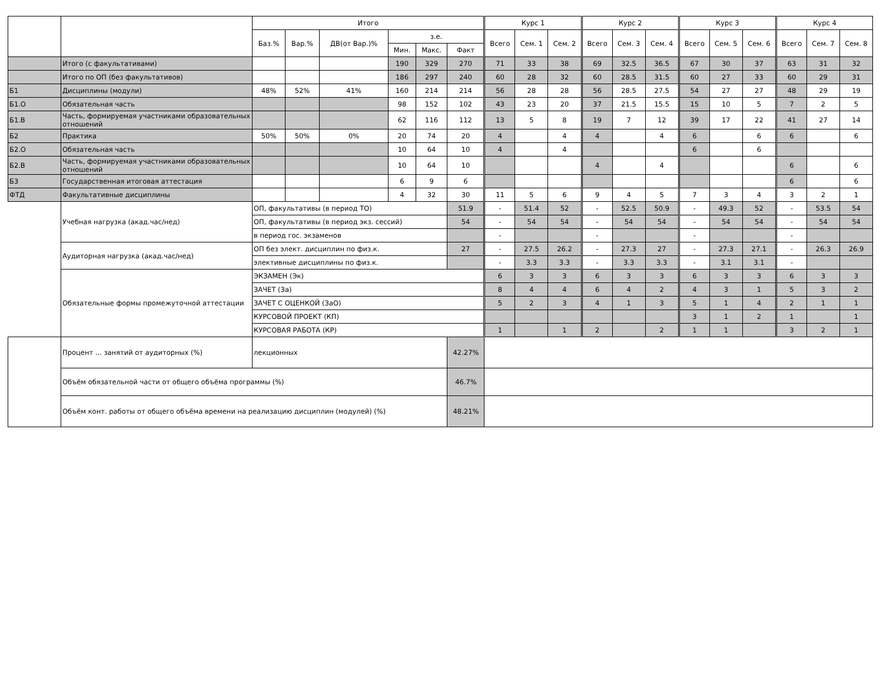| | | Итого | | | | | | Курс 1 | | | Курс 2 | | | Курс 3 | | | Курс 4 | | |
| --- | --- | --- | --- | --- | --- | --- | --- | --- | --- | --- | --- | --- | --- | --- | --- | --- | --- | --- | --- |
| | | Баз.% | Вар.% | ДВ(от Вар.)% | з.е. | | | Всего | Сем. 1 | Сем. 2 | Всего | Сем. 3 | Сем. 4 | Всего | Сем. 5 | Сем. 6 | Всего | Сем. 7 | Сем. 8 |
| | | | | | Мин. | Макс. | Факт | | | | | | | | | | | | |
| | Итого (с факультативами) | | | | 190 | 329 | 270 | 71 | 33 | 38 | 69 | 32.5 | 36.5 | 67 | 30 | 37 | 63 | 31 | 32 |
| | Итого по ОП (без факультативов) | | | | 186 | 297 | 240 | 60 | 28 | 32 | 60 | 28.5 | 31.5 | 60 | 27 | 33 | 60 | 29 | 31 |
| Б1 | Дисциплины (модули) | 48% | 52% | 41% | 160 | 214 | 214 | 56 | 28 | 28 | 56 | 28.5 | 27.5 | 54 | 27 | 27 | 48 | 29 | 19 |
| Б1.О | Обязательная часть | | | | 98 | 152 | 102 | 43 | 23 | 20 | 37 | 21.5 | 15.5 | 15 | 10 | 5 | 7 | 2 | 5 |
| Б1.В | Часть, формируемая участниками образовательных отношений | | | | 62 | 116 | 112 | 13 | 5 | 8 | 19 | 7 | 12 | 39 | 17 | 22 | 41 | 27 | 14 |
| Б2 | Практика | 50% | 50% | 0% | 20 | 74 | 20 | 4 | | 4 | 4 | | 4 | 6 | | 6 | 6 | | 6 |
| Б2.О | Обязательная часть | | | | 10 | 64 | 10 | 4 | | 4 | | | | 6 | | 6 | | | |
| Б2.В | Часть, формируемая участниками образовательных отношений | | | | 10 | 64 | 10 | | | | 4 | | 4 | | | | 6 | | 6 |
| Б3 | Государственная итоговая аттестация | | | | 6 | 9 | 6 | | | | | | | | | | 6 | | 6 |
| ФТД | Факультативные дисциплины | | | | 4 | 32 | 30 | 11 | 5 | 6 | 9 | 4 | 5 | 7 | 3 | 4 | 3 | 2 | 1 |
| | Учебная нагрузка (акад.час/нед) | ОП, факультативы (в период ТО) | | | | | 51.9 | - | 51.4 | 52 | - | 52.5 | 50.9 | - | 49.3 | 52 | - | 53.5 | 54 |
| | | ОП, факультативы (в период экз. сессий) | | | | | 54 | - | 54 | 54 | - | 54 | 54 | - | 54 | 54 | - | 54 | 54 |
| | | в период гос. экзаменов | | | | | | - | | | - | | | - | | | - | | |
| | Аудиторная нагрузка (акад.час/нед) | ОП без элект. дисциплин по физ.к. | | | | | 27 | - | 27.5 | 26.2 | - | 27.3 | 27 | - | 27.3 | 27.1 | - | 26.3 | 26.9 |
| | | элективные дисциплины по физ.к. | | | | | | - | 3.3 | 3.3 | - | 3.3 | 3.3 | - | 3.1 | 3.1 | - | | |
| | Обязательные формы промежуточной аттестации | ЭКЗАМЕН (Эк) | | | | | | 6 | 3 | 3 | 6 | 3 | 3 | 6 | 3 | 3 | 6 | 3 | 3 |
| | | ЗАЧЕТ (За) | | | | | | 8 | 4 | 4 | 6 | 4 | 2 | 4 | 3 | 1 | 5 | 3 | 2 |
| | | ЗАЧЕТ С ОЦЕНКОЙ (ЗаО) | | | | | | 5 | 2 | 3 | 4 | 1 | 3 | 5 | 1 | 4 | 2 | 1 | 1 |
| | | КУРСОВОЙ ПРОЕКТ (КП) | | | | | | | | | | | | 3 | 1 | 2 | 1 | | 1 |
| | | КУРСОВАЯ РАБОТА (КР) | | | | | | 1 | | 1 | 2 | | 2 | 1 | 1 | | 3 | 2 | 1 |
| | Процент ... занятий от аудиторных (%) | лекционных | | | | | 42.27% | | | | | | | | | | | | |
| | Объём обязательной части от общего объёма программы (%) | | | | | | 46.7% | | | | | | | | | | | | |
| | Объём конт. работы от общего объёма времени на реализацию дисциплин (модулей) (%) | | | | | | 48.21% | | | | | | | | | | | | |